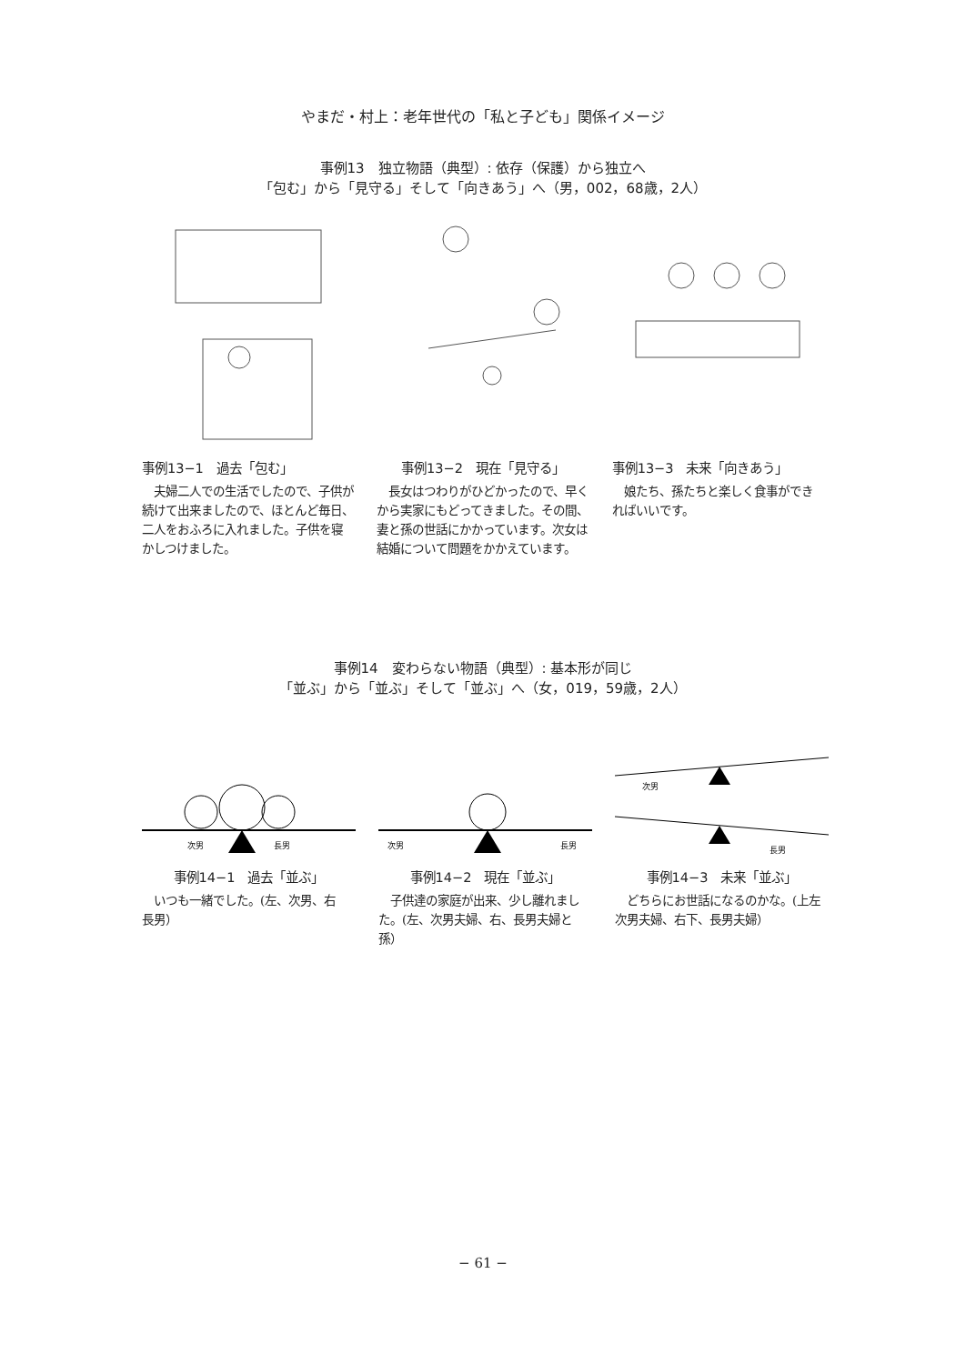やまだ・村上：老年世代の「私と子ども」関係イメージ
事例13　独立物語（典型）: 依存（保護）から独立へ
「包む」から「見守る」そして「向きあう」へ（男，002，68歳，2人）
事例13−1　過去「包む」
　夫婦二人での生活でしたので、子供が続けて出来ましたので、ほとんど毎日、二人をおふろに入れました。子供を寝かしつけました。
事例13−2　現在「見守る」
　長女はつわりがひどかったので、早くから実家にもどってきました。その間、妻と孫の世話にかかっています。次女は結婚について問題をかかえています。
事例13−3　未来「向きあう」
　娘たち、孫たちと楽しく食事ができればいいです。
事例14　変わらない物語（典型）: 基本形が同じ
「並ぶ」から「並ぶ」そして「並ぶ」へ（女，019，59歳，2人）
次男
長男
事例14−1　過去「並ぶ」
　いつも一緒でした。(左、次男、右　長男）
次男
長男
事例14−2　現在「並ぶ」
　子供達の家庭が出来、少し離れました。(左、次男夫婦、右、長男夫婦と孫）
次男
長男
事例14−3　未来「並ぶ」
　どちらにお世話になるのかな。(上左　次男夫婦、右下、長男夫婦）
− 61 −